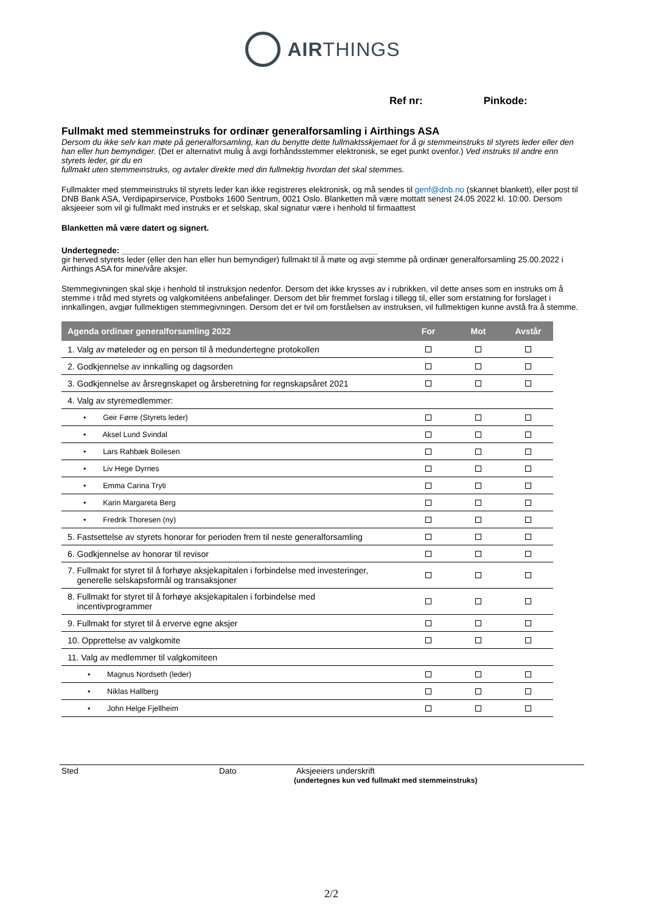AIRTHINGS
Ref nr: Pinkode:
Fullmakt med stemmeinstruks for ordinær generalforsamling i Airthings ASA
Dersom du ikke selv kan møte på generalforsamling, kan du benytte dette fullmaktsskjemaet for å gi stemmeinstruks til styrets leder eller den han eller hun bemyndiger. (Det er alternativt mulig å avgi forhåndsstemmer elektronisk, se eget punkt ovenfor.) Ved instruks til andre enn styrets leder, gir du en
fullmakt uten stemmeinstruks, og avtaler direkte med din fullmektig hvordan det skal stemmes.
Fullmakter med stemmeinstruks til styrets leder kan ikke registreres elektronisk, og må sendes til genf@dnb.no (skannet blankett), eller post til DNB Bank ASA, Verdipapirservice, Postboks 1600 Sentrum, 0021 Oslo. Blanketten må være mottatt senest 24.05 2022 kl. 10:00. Dersom aksjeeier som vil gi fullmakt med instruks er et selskap, skal signatur være i henhold til firmaattest
Blanketten må være datert og signert.
Undertegnede: ________________________________________________________
gir herved styrets leder (eller den han eller hun bemyndiger) fullmakt til å møte og avgi stemme på ordinær generalforsamling 25.00.2022 i Airthings ASA for mine/våre aksjer.
Stemmegivningen skal skje i henhold til instruksjon nedenfor. Dersom det ikke krysses av i rubrikken, vil dette anses som en instruks om å stemme i tråd med styrets og valgkomitéens anbefalinger. Dersom det blir fremmet forslag i tillegg til, eller som erstatning for forslaget i innkallingen, avgjør fullmektigen stemmegivningen. Dersom det er tvil om forståelsen av instruksen, vil fullmektigen kunne avstå fra å stemme.
| Agenda ordinær generalforsamling 2022 | For | Mot | Avstår |
| --- | --- | --- | --- |
| 1. Valg av møteleder og en person til å medundertegne protokollen | | | |
| 2. Godkjennelse av innkalling og dagsorden | | | |
| 3. Godkjennelse av årsregnskapet og årsberetning for regnskapsåret 2021 | | | |
| 4. Valg av styremedlemmer: | | | |
| • Geir Førre (Styrets leder) | | | |
| • Aksel Lund Svindal | | | |
| • Lars Rahbæk Boilesen | | | |
| • Liv Hege Dyrnes | | | |
| • Emma Carina Tryti | | | |
| • Karin Margareta Berg | | | |
| • Fredrik Thoresen (ny) | | | |
| 5. Fastsettelse av styrets honorar for perioden frem til neste generalforsamling | | | |
| 6. Godkjennelse av honorar til revisor | | | |
| 7. Fullmakt for styret til å forhøye aksjekapitalen i forbindelse med investeringer, generelle selskapsformål og transaksjoner | | | |
| 8. Fullmakt for styret til å forhøye aksjekapitalen i forbindelse med incentivprogrammer | | | |
| 9. Fullmakt for styret til å erverve egne aksjer | | | |
| 10. Opprettelse av valgkomite | | | |
| 11. Valg av medlemmer til valgkomiteen | | | |
| • Magnus Nordseth (leder) | | | |
| • Niklas Hallberg | | | |
| • John Helge Fjellheim | | | |
Sted Dato Aksjeeiers underskrift
(undertegnes kun ved fullmakt med stemmeinstruks)
2/2